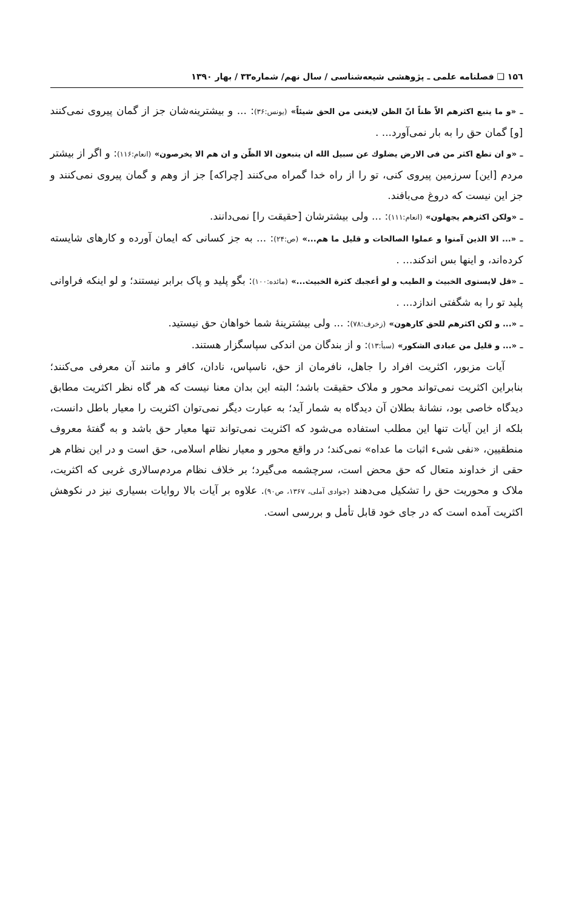۱۵٦ ❑ فصلنامه علمی ـ پژوهشی شیعه‌شناسی / سال نهم/ شماره۳۳ / بهار ۱۳۹۰
ـ «و ما یتبع اکثرهم الاّ ظناً انّ الظن لایغنی من الحق شیئاً» (یونس:۳۶): ... و بیشترینه‌شان جز از گمان پیروی نمی‌کنند [و] گمان حق را به بار نمی‌آورد... .
ـ «و ان تطع اکثر من فی الارض یضلوك عن سبیل الله ان یتبعون الا الظّن و ان هم الا یخرصون» (انعام:۱۱۶): و اگر از بیشتر مردم [این] سرزمین پیروی کنی، تو را از راه خدا گمراه می‌کنند [چراکه] جز از وهم و گمان پیروی نمی‌کنند و جز این نیست که دروغ می‌بافند.
ـ «ولکن اکثرهم یجهلون» (انعام:۱۱۱): ... ولی بیشترشان [حقیقت را] نمی‌دانند.
ـ «... الا الذین آمنوا و عملوا الصالحات و قلیل ما هم...» (ص:۲۴): ... به جز کسانی که ایمان آورده و کارهای شایسته کرده‌اند، و اینها بس اندکند... .
ـ «قل لایستوی الخبیث و الطیب و لو أعجبك کثرة الخبیث...» (مائده:۱۰۰): بگو پلید و پاک برابر نیستند؛ و لو اینکه فراوانی پلید تو را به شگفتی اندازد... .
ـ «... و لکن اکثرهم للحق کارهون» (زخرف:۷۸): ... ولی بیشترینهٔ شما خواهان حق نیستید.
ـ «... و قلیل من عبادی الشکور» (سبأ:۱۳): و از بندگان من اندکی سپاسگزار هستند.
آیات مزبور، اکثریت افراد را جاهل، نافرمان از حق، ناسپاس، نادان، کافر و مانند آن معرفی می‌کنند؛ بنابراین اکثریت نمی‌تواند محور و ملاک حقیقت باشد؛ البته این بدان معنا نیست که هر گاه نظر اکثریت مطابق دیدگاه خاصی بود، نشانهٔ بطلان آن دیدگاه به شمار آید؛ به عبارت دیگر نمی‌توان اکثریت را معیار باطل دانست، بلکه از این آیات تنها این مطلب استفاده می‌شود که اکثریت نمی‌تواند تنها معیار حق باشد و به گفتهٔ معروف منطقیین، «نفی شیء اثبات ما عداه» نمی‌کند؛ در واقع محور و معیار نظام اسلامی، حق است و در این نظام هر حقی از خداوند متعال که حق محض است، سرچشمه می‌گیرد؛ بر خلاف نظام مردم‌سالاری غربی که اکثریت، ملاک و محوریت حق را تشکیل می‌دهند (جوادی آملی، ۱۳۶۷، ص۹۰). علاوه بر آیات بالا روایات بسیاری نیز در نکوهش اکثریت آمده است که در جای خود قابل تأمل و بررسی است.